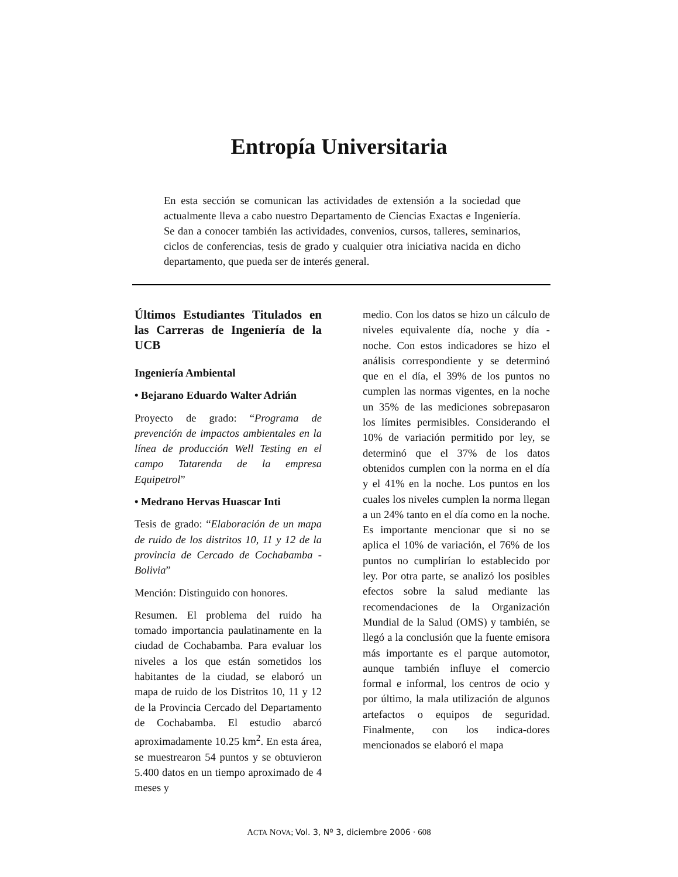Entropía Universitaria
En esta sección se comunican las actividades de extensión a la sociedad que actualmente lleva a cabo nuestro Departamento de Ciencias Exactas e Ingeniería. Se dan a conocer también las actividades, convenios, cursos, talleres, seminarios, ciclos de conferencias, tesis de grado y cualquier otra iniciativa nacida en dicho departamento, que pueda ser de interés general.
Últimos Estudiantes Titulados en las Carreras de Ingeniería de la UCB
Ingeniería Ambiental
• Bejarano Eduardo Walter Adrián
Proyecto de grado: “Programa de prevención de impactos ambientales en la línea de producción Well Testing en el campo Tatarenda de la empresa Equipetrol”
• Medrano Hervas Huascar Inti
Tesis de grado: “Elaboración de un mapa de ruido de los distritos 10, 11 y 12 de la provincia de Cercado de Cochabamba - Bolivia”
Mención: Distinguido con honores.
Resumen. El problema del ruido ha tomado importancia paulatinamente en la ciudad de Cochabamba. Para evaluar los niveles a los que están sometidos los habitantes de la ciudad, se elaboró un mapa de ruido de los Distritos 10, 11 y 12 de la Provincia Cercado del Departamento de Cochabamba. El estudio abarcó aproximadamente 10.25 km<sup>2</sup>. En esta área, se muestrearon 54 puntos y se obtuvieron 5.400 datos en un tiempo aproximado de 4 meses y
medio. Con los datos se hizo un cálculo de niveles equivalente día, noche y día - noche. Con estos indicadores se hizo el análisis correspondiente y se determinó que en el día, el 39% de los puntos no cumplen las normas vigentes, en la noche un 35% de las mediciones sobrepasaron los límites permisibles. Considerando el 10% de variación permitido por ley, se determinó que el 37% de los datos obtenidos cumplen con la norma en el día y el 41% en la noche. Los puntos en los cuales los niveles cumplen la norma llegan a un 24% tanto en el día como en la noche. Es importante mencionar que si no se aplica el 10% de variación, el 76% de los puntos no cumplirían lo establecido por ley. Por otra parte, se analizó los posibles efectos sobre la salud mediante las recomendaciones de la Organización Mundial de la Salud (OMS) y también, se llegó a la conclusión que la fuente emisora más importante es el parque automotor, aunque también influye el comercio formal e informal, los centros de ocio y por último, la mala utilización de algunos artefactos o equipos de seguridad. Finalmente, con los indica-dores mencionados se elaboró el mapa
ACTA NOVA; Vol. 3, Nº 3, diciembre 2006 · 608